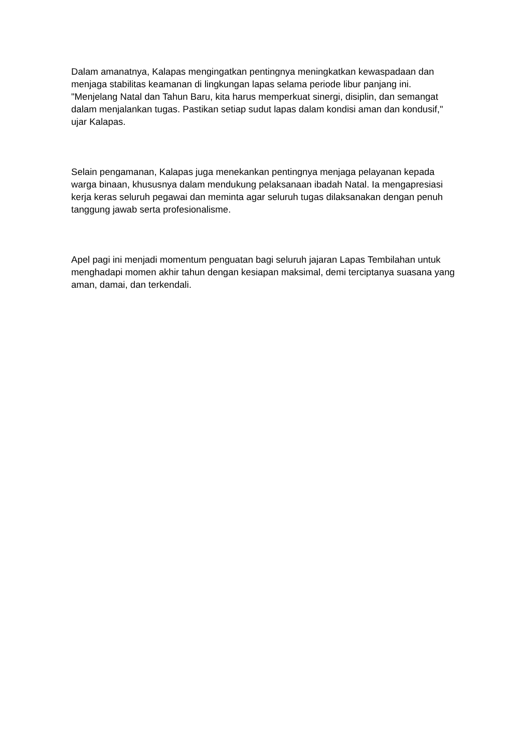Dalam amanatnya, Kalapas mengingatkan pentingnya meningkatkan kewaspadaan dan menjaga stabilitas keamanan di lingkungan lapas selama periode libur panjang ini. "Menjelang Natal dan Tahun Baru, kita harus memperkuat sinergi, disiplin, dan semangat dalam menjalankan tugas. Pastikan setiap sudut lapas dalam kondisi aman dan kondusif," ujar Kalapas.
Selain pengamanan, Kalapas juga menekankan pentingnya menjaga pelayanan kepada warga binaan, khususnya dalam mendukung pelaksanaan ibadah Natal. Ia mengapresiasi kerja keras seluruh pegawai dan meminta agar seluruh tugas dilaksanakan dengan penuh tanggung jawab serta profesionalisme.
Apel pagi ini menjadi momentum penguatan bagi seluruh jajaran Lapas Tembilahan untuk menghadapi momen akhir tahun dengan kesiapan maksimal, demi terciptanya suasana yang aman, damai, dan terkendali.